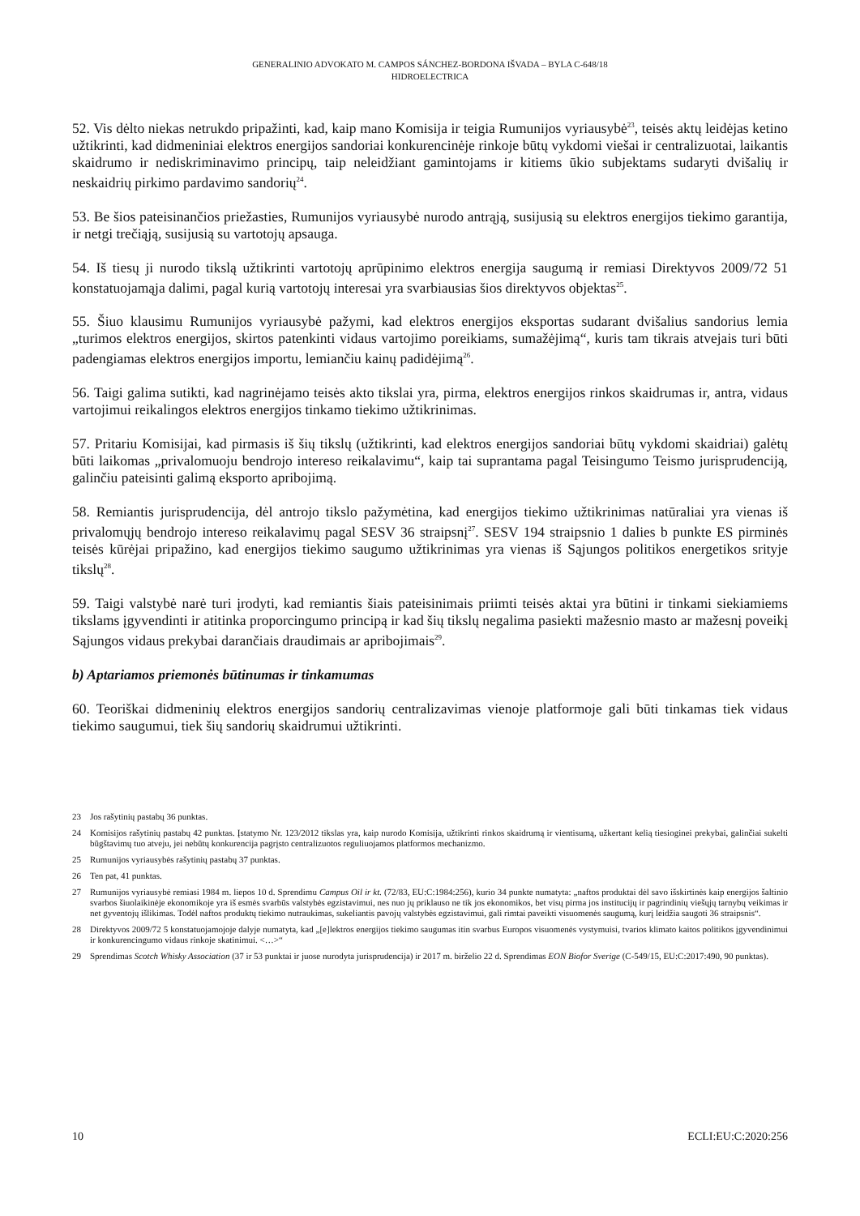GENERALINIO ADVOKATO M. CAMPOS SÁNCHEZ-BORDONA IŠVADA – BYLA C-648/18
HIDROELECTRICA
52. Vis dėlto niekas netrukdo pripažinti, kad, kaip mano Komisija ir teigia Rumunijos vyriausybė<sup>23</sup>, teisės aktų leidėjas ketino užtikrinti, kad didmeniniai elektros energijos sandoriai konkurencinėje rinkoje būtų vykdomi viešai ir centralizuotai, laikantis skaidrumo ir nediskriminavimo principų, taip neleidžiant gamintojams ir kitiems ūkio subjektams sudaryti dvišalių ir neskaidrių pirkimo pardavimo sandorių<sup>24</sup>.
53. Be šios pateisinančios priežasties, Rumunijos vyriausybė nurodo antrąją, susijusią su elektros energijos tiekimo garantija, ir netgi trečiąją, susijusią su vartotojų apsauga.
54. Iš tiesų ji nurodo tikslą užtikrinti vartotojų aprūpinimo elektros energija saugumą ir remiasi Direktyvos 2009/72 51 konstatuojamąja dalimi, pagal kurią vartotojų interesai yra svarbiausias šios direktyvos objektas<sup>25</sup>.
55. Šiuo klausimu Rumunijos vyriausybė pažymi, kad elektros energijos eksportas sudarant dvišalius sandorius lemia „turimos elektros energijos, skirtos patenkinti vidaus vartojimo poreikiams, sumažėjimą“, kuris tam tikrais atvejais turi būti padengiamas elektros energijos importu, lemiančiu kainų padidėjimą<sup>26</sup>.
56. Taigi galima sutikti, kad nagrinėjamo teisės akto tikslai yra, pirma, elektros energijos rinkos skaidrumas ir, antra, vidaus vartojimui reikalingos elektros energijos tinkamo tiekimo užtikrinimas.
57. Pritariu Komisijai, kad pirmasis iš šių tikslų (užtikrinti, kad elektros energijos sandoriai būtų vykdomi skaidriai) galėtų būti laikomas „privalomuoju bendrojo intereso reikalavimu“, kaip tai suprantama pagal Teisingumo Teismo jurisprudenciją, galinčiu pateisinti galimą eksporto apribojimą.
58. Remiantis jurisprudencija, dėl antrojo tikslo pažymėtina, kad energijos tiekimo užtikrinimas natūraliai yra vienas iš privalomųjų bendrojo intereso reikalavimų pagal SESV 36 straipsnį<sup>27</sup>. SESV 194 straipsnio 1 dalies b punkte ES pirminės teisės kūrėjai pripažino, kad energijos tiekimo saugumo užtikrinimas yra vienas iš Sąjungos politikos energetikos srityje tikslų<sup>28</sup>.
59. Taigi valstybė narė turi įrodyti, kad remiantis šiais pateisinimais priimti teisės aktai yra būtini ir tinkami siekiamiems tikslams įgyvendinti ir atitinka proporcingumo principą ir kad šių tikslų negalima pasiekti mažesnio masto ar mažesnį poveikį Sąjungos vidaus prekybai darančiais draudimais ar apribojimais<sup>29</sup>.
b) Aptariamos priemonės būtinumas ir tinkamumas
60. Teoriškai didmeninių elektros energijos sandorių centralizavimas vienoje platformoje gali būti tinkamas tiek vidaus tiekimo saugumui, tiek šių sandorių skaidrumui užtikrinti.
23 Jos rašytinių pastabų 36 punktas.
24 Komisijos rašytinių pastabų 42 punktas. Įstatymo Nr. 123/2012 tikslas yra, kaip nurodo Komisija, užtikrinti rinkos skaidrumą ir vientisumą, užkertant kelią tiesioginei prekybai, galinčiai sukelti būgštavimų tuo atveju, jei nebūtų konkurencija pagrįsto centralizuotos reguliuojamos platformos mechanizmo.
25 Rumunijos vyriausybės rašytinių pastabų 37 punktas.
26 Ten pat, 41 punktas.
27 Rumunijos vyriausybė remiasi 1984 m. liepos 10 d. Sprendimu Campus Oil ir kt. (72/83, EU:C:1984:256), kurio 34 punkte numatyta: „naftos produktai dėl savo išskirtinės kaip energijos šaltinio svarbos šiuolaikinėje ekonomikoje yra iš esmės svarbūs valstybės egzistavimui, nes nuo jų priklauso ne tik jos ekonomikos, bet visų pirma jos institucijų ir pagrindinių viešųjų tarnybų veikimas ir net gyventojų išlikimas. Todėl naftos produktų tiekimo nutraukimas, sukeliantis pavojų valstybės egzistavimui, gali rimtai paveikti visuomenės saugumą, kurį leidžia saugoti 36 straipsnis“.
28 Direktyvos 2009/72 5 konstatuojamojoje dalyje numatyta, kad „[e]lektros energijos tiekimo saugumas itin svarbus Europos visuomenės vystymuisi, tvarios klimato kaitos politikos įgyvendinimui ir konkurencingumo vidaus rinkoje skatinimui. <…>“
29 Sprendimas Scotch Whisky Association (37 ir 53 punktai ir juose nurodyta jurisprudencija) ir 2017 m. birželio 22 d. Sprendimas EON Biofor Sverige (C-549/15, EU:C:2017:490, 90 punktas).
10 ECLI:EU:C:2020:256